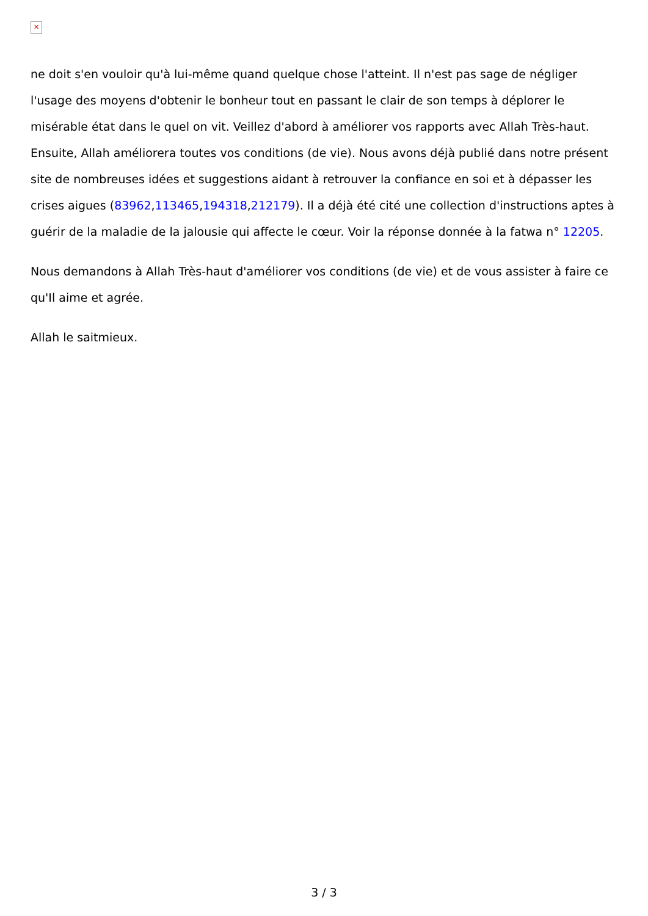✕
ne doit s'en vouloir qu'à lui-même quand quelque chose l'atteint. Il n'est pas sage de négliger l'usage des moyens d'obtenir le bonheur tout en passant le clair de son temps à déplorer le misérable état dans le quel on vit. Veillez d'abord à améliorer vos rapports avec Allah Très-haut. Ensuite, Allah améliorera toutes vos conditions (de vie). Nous avons déjà publié dans notre présent site de nombreuses idées et suggestions aidant à retrouver la confiance en soi et à dépasser les crises aigues (83962,113465,194318,212179). Il a déjà été cité une collection d'instructions aptes à guérir de la maladie de la jalousie qui affecte le cœur. Voir la réponse donnée à la fatwa n° 12205.
Nous demandons à Allah Très-haut d'améliorer vos conditions (de vie) et de vous assister à faire ce qu'Il aime et agrée.
Allah le saitmieux.
3 / 3